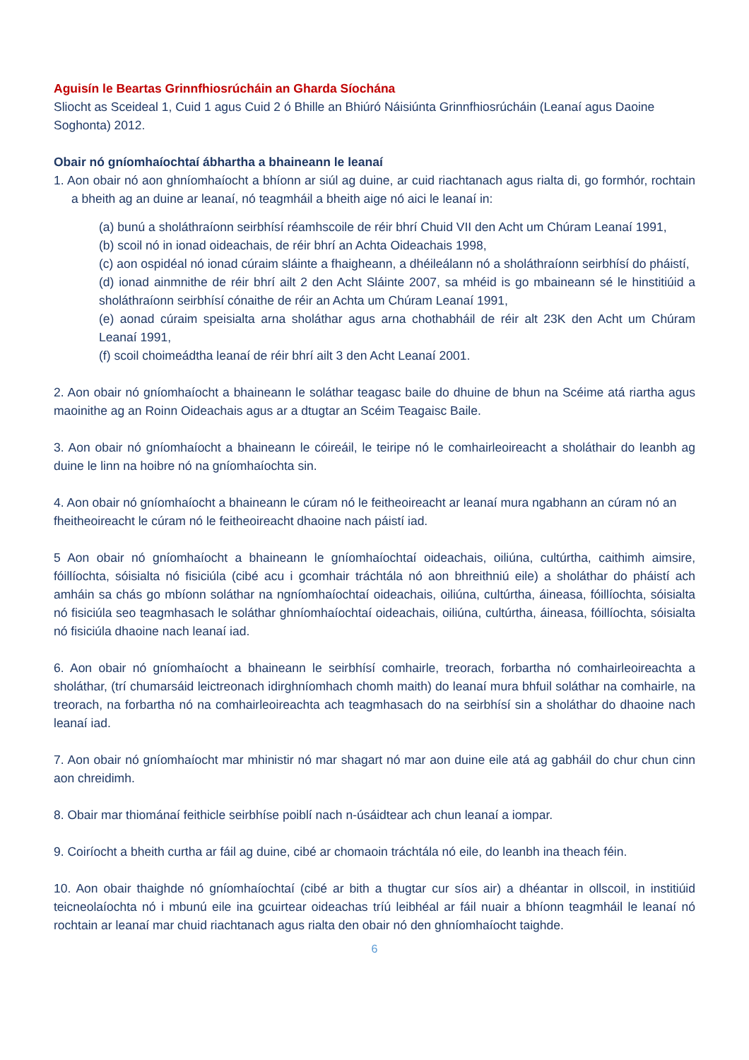Aguisín le Beartas Grinnfhiosrúcháin an Gharda Síochána
Sliocht as Sceideal 1, Cuid 1 agus Cuid 2 ó Bhille an Bhiúró Náisiúnta Grinnfhiosrúcháin (Leanaí agus Daoine Soghonta) 2012.
Obair nó gníomhaíochtaí ábhartha a bhaineann le leanaí
1. Aon obair nó aon ghníomhaíocht a bhíonn ar siúl ag duine, ar cuid riachtanach agus rialta di, go formhór, rochtain a bheith ag an duine ar leanaí, nó teagmháil a bheith aige nó aici le leanaí in:
(a) bunú a sholáthraíonn seirbhísí réamhscoile de réir bhrí Chuid VII den Acht um Chúram Leanaí 1991,
(b) scoil nó in ionad oideachais, de réir bhrí an Achta Oideachais 1998,
(c) aon ospidéal nó ionad cúraim sláinte a fhaigheann, a dhéileálann nó a sholáthraíonn seirbhísí do pháistí,
(d) ionad ainmnithe de réir bhrí ailt 2 den Acht Sláinte 2007, sa mhéid is go mbaineann sé le hinstitiúid a sholáthraíonn seirbhísí cónaithe de réir an Achta um Chúram Leanaí 1991,
(e) aonad cúraim speisialta arna sholáthar agus arna chothabháil de réir alt 23K den Acht um Chúram Leanaí 1991,
(f) scoil choimeádtha leanaí de réir bhrí ailt 3 den Acht Leanaí 2001.
2. Aon obair nó gníomhaíocht a bhaineann le soláthar teagasc baile do dhuine de bhun na Scéime atá riartha agus maoinithe ag an Roinn Oideachais agus ar a dtugtar an Scéim Teagaisc Baile.
3. Aon obair nó gníomhaíocht a bhaineann le cóireáil, le teiripe nó le comhairleoireacht a sholáthair do leanbh ag duine le linn na hoibre nó na gníomhaíochta sin.
4. Aon obair nó gníomhaíocht a bhaineann le cúram nó le feitheoireacht ar leanaí mura ngabhann an cúram nó an fheitheoireacht le cúram nó le feitheoireacht dhaoine nach páistí iad.
5 Aon obair nó gníomhaíocht a bhaineann le gníomhaíochtaí oideachais, oiliúna, cultúrtha, caithimh aimsire, fóillíochta, sóisialta nó fisiciúla (cibé acu i gcomhair tráchtála nó aon bhreithniú eile) a sholáthar do pháistí ach amháin sa chás go mbíonn soláthar na ngníomhaíochtaí oideachais, oiliúna, cultúrtha, áineasa, fóillíochta, sóisialta nó fisiciúla seo teagmhasach le soláthar ghníomhaíochtaí oideachais, oiliúna, cultúrtha, áineasa, fóillíochta, sóisialta nó fisiciúla dhaoine nach leanaí iad.
6. Aon obair nó gníomhaíocht a bhaineann le seirbhísí comhairle, treorach, forbartha nó comhairleoireachta a sholáthar, (trí chumarsáid leictreonach idirghníomhach chomh maith) do leanaí mura bhfuil soláthar na comhairle, na treorach, na forbartha nó na comhairleoireachta ach teagmhasach do na seirbhísí sin a sholáthar do dhaoine nach leanaí iad.
7. Aon obair nó gníomhaíocht mar mhinistir nó mar shagart nó mar aon duine eile atá ag gabháil do chur chun cinn aon chreidimh.
8. Obair mar thiománaí feithicle seirbhíse poiblí nach n-úsáidtear ach chun leanaí a iompar.
9. Coiríocht a bheith curtha ar fáil ag duine, cibé ar chomaoin tráchtála nó eile, do leanbh ina theach féin.
10. Aon obair thaighde nó gníomhaíochtaí (cibé ar bith a thugtar cur síos air) a dhéantar in ollscoil, in institiúid teicneolaíochta nó i mbunú eile ina gcuirtear oideachas tríú leibhéal ar fáil nuair a bhíonn teagmháil le leanaí nó rochtain ar leanaí mar chuid riachtanach agus rialta den obair nó den ghníomhaíocht taighde.
6